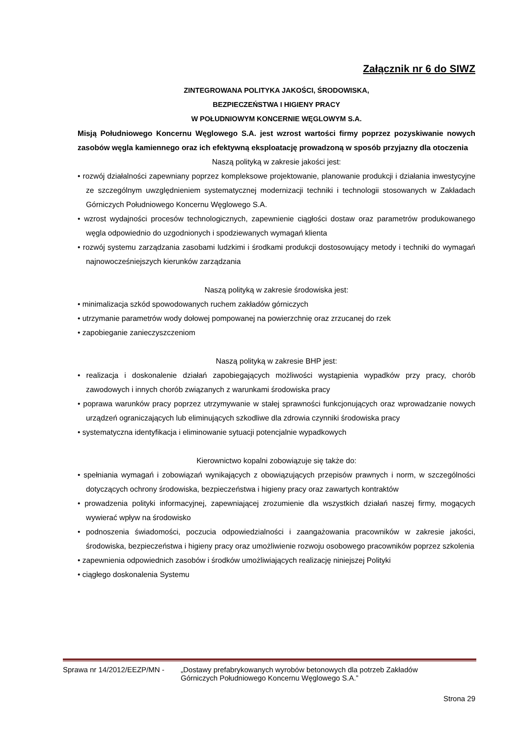Załącznik nr 6 do SIWZ
ZINTEGROWANA POLITYKA JAKOŚCI, ŚRODOWISKA,
BEZPIECZEŃSTWA I HIGIENY PRACY
W POŁUDNIOWYM KONCERNIE WĘGLOWYM S.A.
Misją Południowego Koncernu Węglowego S.A. jest wzrost wartości firmy poprzez pozyskiwanie nowych zasobów węgla kamiennego oraz ich efektywną eksploatację prowadzoną w sposób przyjazny dla otoczenia
Naszą polityką w zakresie jakości jest:
• rozwój działalności zapewniany poprzez kompleksowe projektowanie, planowanie produkcji i działania inwestycyjne ze szczególnym uwzględnieniem systematycznej modernizacji techniki i technologii stosowanych w Zakładach Górniczych Południowego Koncernu Węglowego S.A.
• wzrost wydajności procesów technologicznych, zapewnienie ciągłości dostaw oraz parametrów produkowanego węgla odpowiednio do uzgodnionych i spodziewanych wymagań klienta
• rozwój systemu zarządzania zasobami ludzkimi i środkami produkcji dostosowujący metody i techniki do wymagań najnowocześniejszych kierunków zarządzania
Naszą polityką w zakresie środowiska jest:
• minimalizacja szkód spowodowanych ruchem zakładów górniczych
• utrzymanie parametrów wody dołowej pompowanej na powierzchnię oraz zrzucanej do rzek
• zapobieganie zanieczyszczeniom
Naszą polityką w zakresie BHP jest:
• realizacja i doskonalenie działań zapobiegających możliwości wystąpienia wypadków przy pracy, chorób zawodowych i innych chorób związanych z warunkami środowiska pracy
• poprawa warunków pracy poprzez utrzymywanie w stałej sprawności funkcjonujących oraz wprowadzanie nowych urządzeń ograniczających lub eliminujących szkodliwe dla zdrowia czynniki środowiska pracy
• systematyczna identyfikacja i eliminowanie sytuacji potencjalnie wypadkowych
Kierownictwo kopalni zobowiązuje się także do:
• spełniania wymagań i zobowiązań wynikających z obowiązujących przepisów prawnych i norm, w szczególności dotyczących ochrony środowiska, bezpieczeństwa i higieny pracy oraz zawartych kontraktów
• prowadzenia polityki informacyjnej, zapewniającej zrozumienie dla wszystkich działań naszej firmy, mogących wywierać wpływ na środowisko
• podnoszenia świadomości, poczucia odpowiedzialności i zaangażowania pracowników w zakresie jakości, środowiska, bezpieczeństwa i higieny pracy oraz umożliwienie rozwoju osobowego pracowników poprzez szkolenia
• zapewnienia odpowiednich zasobów i środków umożliwiających realizację niniejszej Polityki
• ciągłego doskonalenia Systemu
Sprawa nr 14/2012/EEZP/MN - „Dostawy prefabrykowanych wyrobów betonowych dla potrzeb Zakładów
Górniczych Południowego Koncernu Węglowego S.A.”
Strona 29